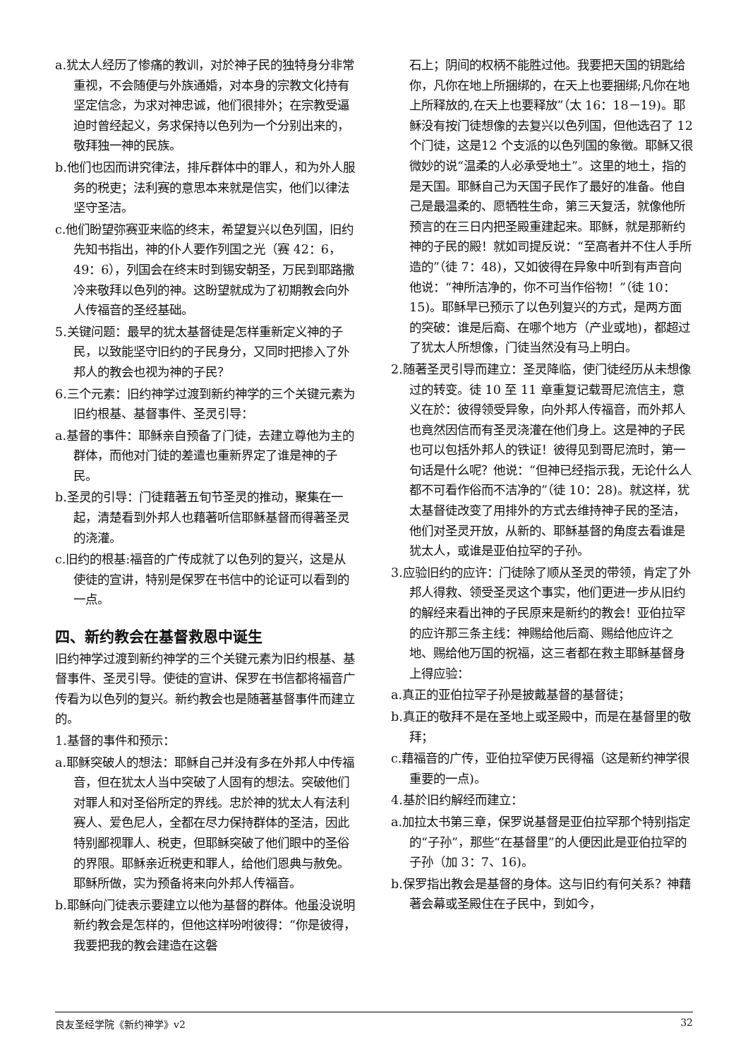a.犹太人经历了惨痛的教训，对於神子民的独特身分非常重视，不会随便与外族通婚，对本身的宗教文化持有坚定信念，为求对神忠诚，他们很排外；在宗教受逼迫时曾经起义，务求保持以色列为一个分别出来的，敬拜独一神的民族。
b.他们也因而讲究律法，排斥群体中的罪人，和为外人服务的税吏；法利赛的意思本来就是信实，他们以律法坚守圣洁。
c.他们盼望弥赛亚来临的终末，希望复兴以色列国，旧约先知书指出，神的仆人要作列国之光（赛 42：6，49：6），列国会在终末时到锡安朝圣，万民到耶路撒冷来敬拜以色列的神。这盼望就成为了初期教会向外人传福音的圣经基础。
5.关键问题：最早的犹太基督徒是怎样重新定义神的子民，以致能坚守旧约的子民身分，又同时把掺入了外邦人的教会也视为神的子民？
6.三个元素：旧约神学过渡到新约神学的三个关键元素为旧约根基、基督事件、圣灵引导：
a.基督的事件：耶稣亲自预备了门徒，去建立尊他为主的群体，而他对门徒的差遣也重新界定了谁是神的子民。
b.圣灵的引导：门徒藉著五旬节圣灵的推动，聚集在一起，清楚看到外邦人也藉著听信耶稣基督而得著圣灵的浇灌。
c.旧约的根基:福音的广传成就了以色列的复兴，这是从使徒的宣讲，特别是保罗在书信中的论证可以看到的一点。
四、新约教会在基督救恩中诞生
旧约神学过渡到新约神学的三个关键元素为旧约根基、基督事件、圣灵引导。使徒的宣讲、保罗在书信都将福音广传看为以色列的复兴。新约教会也是随著基督事件而建立的。
1.基督的事件和预示：
a.耶稣突破人的想法：耶稣自己并没有多在外邦人中传福音，但在犹太人当中突破了人固有的想法。突破他们对罪人和对圣俗所定的界线。忠於神的犹太人有法利赛人、爱色尼人，全都在尽力保持群体的圣洁，因此特别鄙视罪人、税吏，但耶稣突破了他们眼中的圣俗的界限。耶稣亲近税吏和罪人，给他们恩典与赦免。耶稣所做，实为预备将来向外邦人传福音。
b.耶稣向门徒表示要建立以他为基督的群体。他虽没说明新约教会是怎样的，但他这样吩咐彼得：“你是彼得，我要把我的教会建造在这磐
石上；阴间的权柄不能胜过他。我要把天国的钥匙给你，凡你在地上所捆绑的，在天上也要捆绑;凡你在地上所释放的,在天上也要释放”（太 16：18－19)。耶稣没有按门徒想像的去复兴以色列国，但他选召了 12 个门徒，这是12 个支派的以色列国的象徵。耶稣又很微妙的说“温柔的人必承受地土”。这里的地土，指的是天国。耶稣自己为天国子民作了最好的准备。他自己是最温柔的、愿牺牲生命，第三天复活，就像他所预言的在三日内把圣殿重建起来。耶稣，就是那新约神的子民的殿！就如司提反说：“至高者并不住人手所造的”（徒 7：48)，又如彼得在异象中听到有声音向他说：“神所洁净的，你不可当作俗物！”（徒 10：15)。耶稣早已预示了以色列复兴的方式，是两方面的突破：谁是后裔、在哪个地方（产业或地)，都超过了犹太人所想像，门徒当然没有马上明白。
2.随著圣灵引导而建立：圣灵降临，使门徒经历从未想像过的转变。徒 10 至 11 章重复记载哥尼流信主，意义在於：彼得领受异象，向外邦人传福音，而外邦人也竟然因信而有圣灵浇灌在他们身上。这是神的子民也可以包括外邦人的铁证！彼得见到哥尼流时，第一句话是什么呢？他说：“但神已经指示我，无论什么人都不可看作俗而不洁净的”（徒 10：28)。就这样，犹太基督徒改变了用排外的方式去维持神子民的圣洁，他们对圣灵开放，从新的、耶稣基督的角度去看谁是犹太人，或谁是亚伯拉罕的子孙。
3.应验旧约的应许：门徒除了顺从圣灵的带领，肯定了外邦人得救、领受圣灵这个事实，他们更进一步从旧约的解经来看出神的子民原来是新约的教会！亚伯拉罕的应许那三条主线：神赐给他后裔、赐给他应许之地、赐给他万国的祝福，这三者都在救主耶稣基督身上得应验：
a.真正的亚伯拉罕子孙是披戴基督的基督徒；
b.真正的敬拜不是在圣地上或圣殿中，而是在基督里的敬拜；
c.藉福音的广传，亚伯拉罕使万民得福（这是新约神学很重要的一点)。
4.基於旧约解经而建立：
a.加拉太书第三章，保罗说基督是亚伯拉罕那个特别指定的“子孙”，那些“在基督里”的人便因此是亚伯拉罕的子孙（加 3：7、16)。
b.保罗指出教会是基督的身体。这与旧约有何关系？神藉著会幕或圣殿住在子民中，到如今，
良友圣经学院《新约神学》v2 32